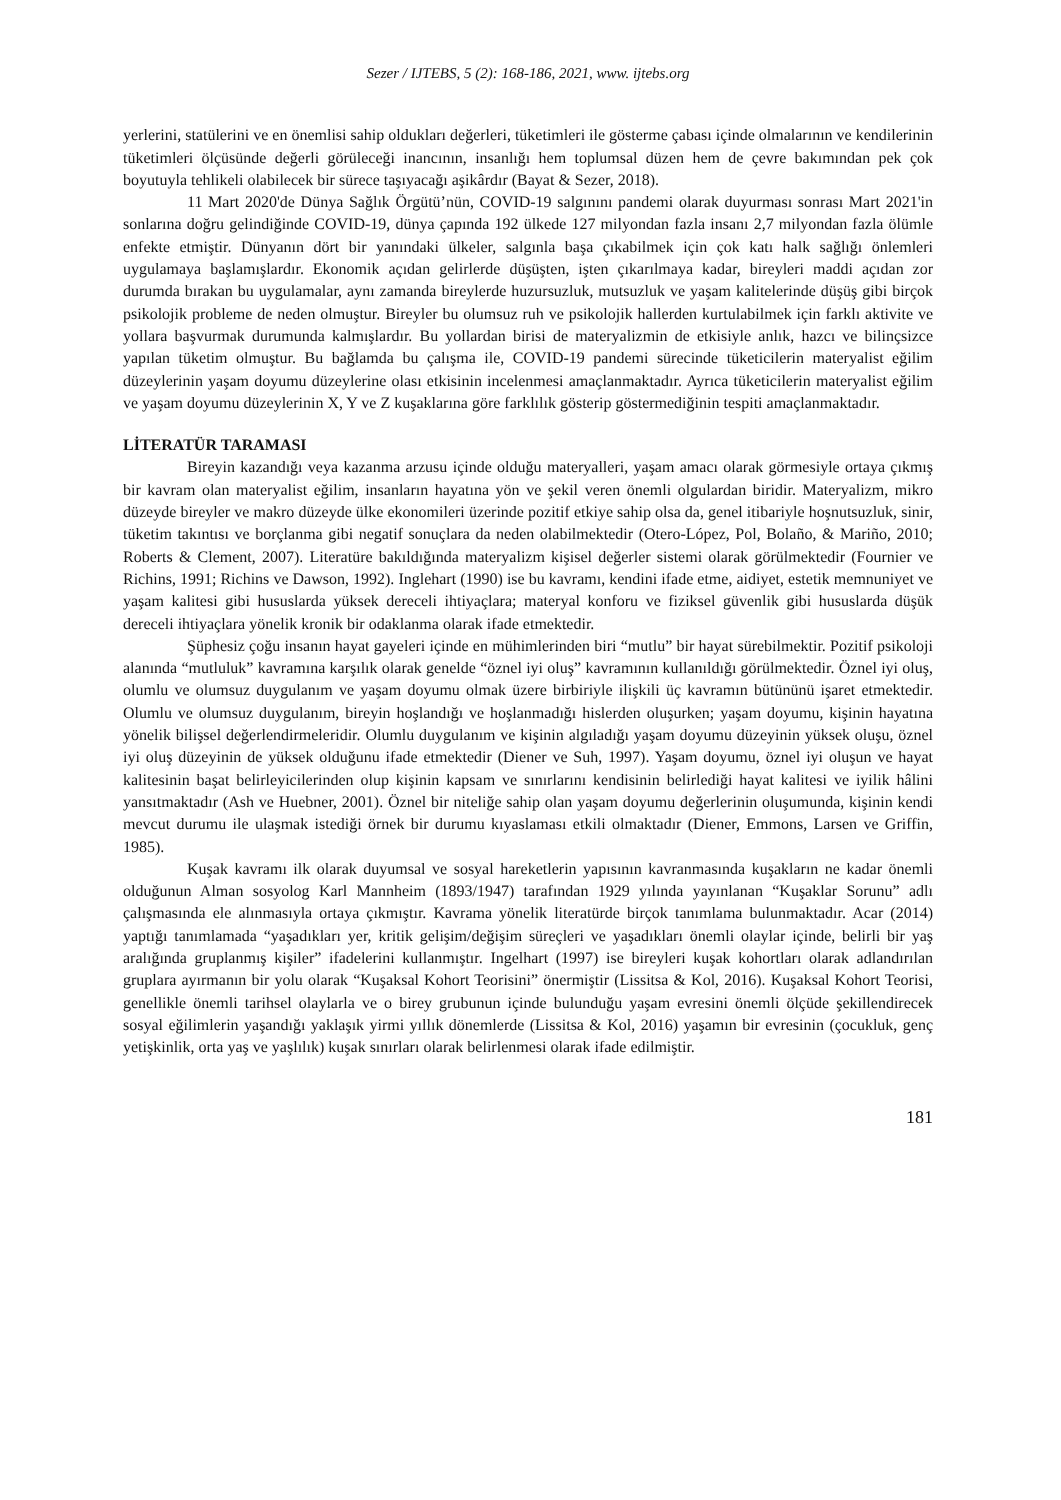Sezer / IJTEBS, 5 (2): 168-186, 2021, www. ijtebs.org
yerlerini, statülerini ve en önemlisi sahip oldukları değerleri, tüketimleri ile gösterme çabası içinde olmalarının ve kendilerinin tüketimleri ölçüsünde değerli görüleceği inancının, insanlığı hem toplumsal düzen hem de çevre bakımından pek çok boyutuyla tehlikeli olabilecek bir sürece taşıyacağı aşikârdır (Bayat & Sezer, 2018).
11 Mart 2020'de Dünya Sağlık Örgütü’nün, COVID-19 salgınını pandemi olarak duyurması sonrası Mart 2021'in sonlarına doğru gelindiğinde COVID-19, dünya çapında 192 ülkede 127 milyondan fazla insanı 2,7 milyondan fazla ölümle enfekte etmiştir. Dünyanın dört bir yanındaki ülkeler, salgınla başa çıkabilmek için çok katı halk sağlığı önlemleri uygulamaya başlamışlardır. Ekonomik açıdan gelirlerde düşüşten, işten çıkarılmaya kadar, bireyleri maddi açıdan zor durumda bırakan bu uygulamalar, aynı zamanda bireylerde huzursuzluk, mutsuzluk ve yaşam kalitelerinde düşüş gibi birçok psikolojik probleme de neden olmuştur. Bireyler bu olumsuz ruh ve psikolojik hallerden kurtulabilmek için farklı aktivite ve yollara başvurmak durumunda kalmışlardır. Bu yollardan birisi de materyalizmin de etkisiyle anlık, hazcı ve bilinçsizce yapılan tüketim olmuştur. Bu bağlamda bu çalışma ile, COVID-19 pandemi sürecinde tüketicilerin materyalist eğilim düzeylerinin yaşam doyumu düzeylerine olası etkisinin incelenmesi amaçlanmaktadır. Ayrıca tüketicilerin materyalist eğilim ve yaşam doyumu düzeylerinin X, Y ve Z kuşaklarına göre farklılık gösterip göstermediğinin tespiti amaçlanmaktadır.
LİTERATÜR TARAMASI
Bireyin kazandığı veya kazanma arzusu içinde olduğu materyalleri, yaşam amacı olarak görmesiyle ortaya çıkmış bir kavram olan materyalist eğilim, insanların hayatına yön ve şekil veren önemli olgulardan biridir. Materyalizm, mikro düzeyde bireyler ve makro düzeyde ülke ekonomileri üzerinde pozitif etkiye sahip olsa da, genel itibariyle hoşnutsuzluk, sinir, tüketim takıntısı ve borçlanma gibi negatif sonuçlara da neden olabilmektedir (Otero-López, Pol, Bolaño, & Mariño, 2010; Roberts & Clement, 2007). Literatüre bakıldığında materyalizm kişisel değerler sistemi olarak görülmektedir (Fournier ve Richins, 1991; Richins ve Dawson, 1992). Inglehart (1990) ise bu kavramı, kendini ifade etme, aidiyet, estetik memnuniyet ve yaşam kalitesi gibi hususlarda yüksek dereceli ihtiyaçlara; materyal konforu ve fiziksel güvenlik gibi hususlarda düşük dereceli ihtiyaçlara yönelik kronik bir odaklanma olarak ifade etmektedir.
Şüphesiz çoğu insanın hayat gayeleri içinde en mühimlerinden biri “mutlu” bir hayat sürebilmektir. Pozitif psikoloji alanında “mutluluk” kavramına karşılık olarak genelde “öznel iyi oluş” kavramının kullanıldığı görülmektedir. Öznel iyi oluş, olumlu ve olumsuz duygulanım ve yaşam doyumu olmak üzere birbiriyle ilişkili üç kavramın bütününü işaret etmektedir. Olumlu ve olumsuz duygulanım, bireyin hoşlandığı ve hoşlanmadığı hislerden oluşurken; yaşam doyumu, kişinin hayatına yönelik bilişsel değerlendirmeleridir. Olumlu duygulanım ve kişinin algıladığı yaşam doyumu düzeyinin yüksek oluşu, öznel iyi oluş düzeyinin de yüksek olduğunu ifade etmektedir (Diener ve Suh, 1997). Yaşam doyumu, öznel iyi oluşun ve hayat kalitesinin başat belirleyicilerinden olup kişinin kapsam ve sınırlarını kendisinin belirlediği hayat kalitesi ve iyilik hâlini yansıtmaktadır (Ash ve Huebner, 2001). Öznel bir niteliğe sahip olan yaşam doyumu değerlerinin oluşumunda, kişinin kendi mevcut durumu ile ulaşmak istediği örnek bir durumu kıyaslaması etkili olmaktadır (Diener, Emmons, Larsen ve Griffin, 1985).
Kuşak kavramı ilk olarak duyumsal ve sosyal hareketlerin yapısının kavranmasında kuşakların ne kadar önemli olduğunun Alman sosyolog Karl Mannheim (1893/1947) tarafından 1929 yılında yayınlanan “Kuşaklar Sorunu” adlı çalışmasında ele alınmasıyla ortaya çıkmıştır. Kavrama yönelik literatürde birçok tanımlama bulunmaktadır. Acar (2014) yaptığı tanımlamada “yaşadıkları yer, kritik gelişim/değişim süreçleri ve yaşadıkları önemli olaylar içinde, belirli bir yaş aralığında gruplanmış kişiler” ifadelerini kullanmıştır. Ingelhart (1997) ise bireyleri kuşak kohortları olarak adlandırılan gruplara ayırmanın bir yolu olarak “Kuşaksal Kohort Teorisini” önermiştir (Lissitsa & Kol, 2016). Kuşaksal Kohort Teorisi, genellikle önemli tarihsel olaylarla ve o birey grubunun içinde bulunduğu yaşam evresini önemli ölçüde şekillendirecek sosyal eğilimlerin yaşandığı yaklaşık yirmi yıllık dönemlerde (Lissitsa & Kol, 2016) yaşamın bir evresinin (çocukluk, genç yetişkinlik, orta yaş ve yaşlılık) kuşak sınırları olarak belirlenmesi olarak ifade edilmiştir.
181